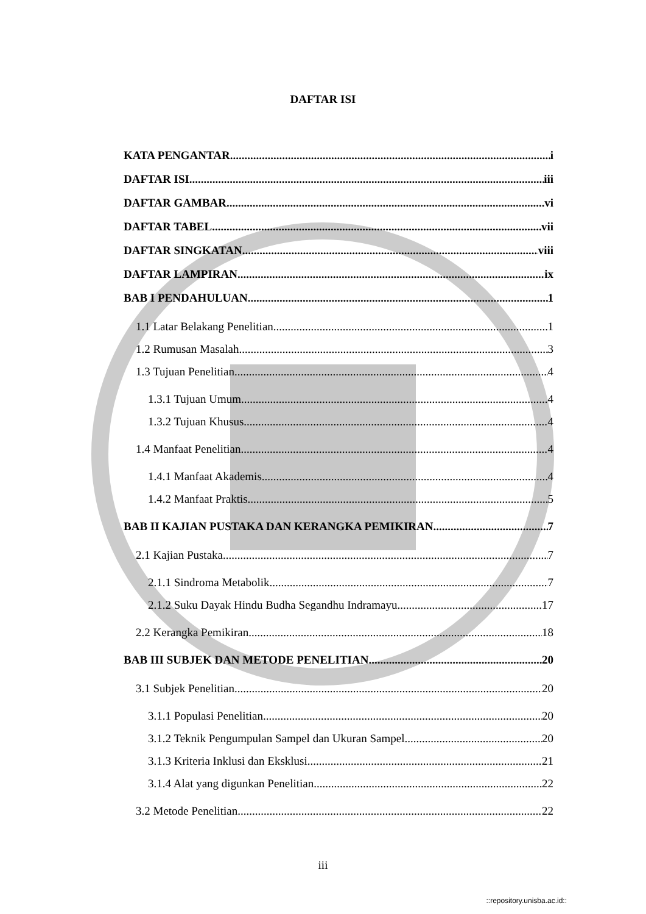DAFTAR ISI
KATA PENGANTAR i
DAFTAR ISI iii
DAFTAR GAMBAR vi
DAFTAR TABEL vii
DAFTAR SINGKATAN viii
DAFTAR LAMPIRAN ix
BAB I PENDAHULUAN 1
1.1 Latar Belakang Penelitian 1
1.2 Rumusan Masalah 3
1.3 Tujuan Penelitian 4
1.3.1 Tujuan Umum 4
1.3.2 Tujuan Khusus 4
1.4 Manfaat Penelitian 4
1.4.1 Manfaat Akademis 4
1.4.2 Manfaat Praktis 5
BAB II KAJIAN PUSTAKA DAN KERANGKA PEMIKIRAN 7
2.1 Kajian Pustaka 7
2.1.1 Sindroma Metabolik 7
2.1.2 Suku Dayak Hindu Budha Segandhu Indramayu 17
2.2 Kerangka Pemikiran 18
BAB III SUBJEK DAN METODE PENELITIAN 20
3.1 Subjek Penelitian 20
3.1.1 Populasi Penelitian 20
3.1.2 Teknik Pengumpulan Sampel dan Ukuran Sampel 20
3.1.3 Kriteria Inklusi dan Eksklusi 21
3.1.4 Alat yang digunkan Penelitian 22
3.2 Metode Penelitian 22
iii
::repository.unisba.ac.id::